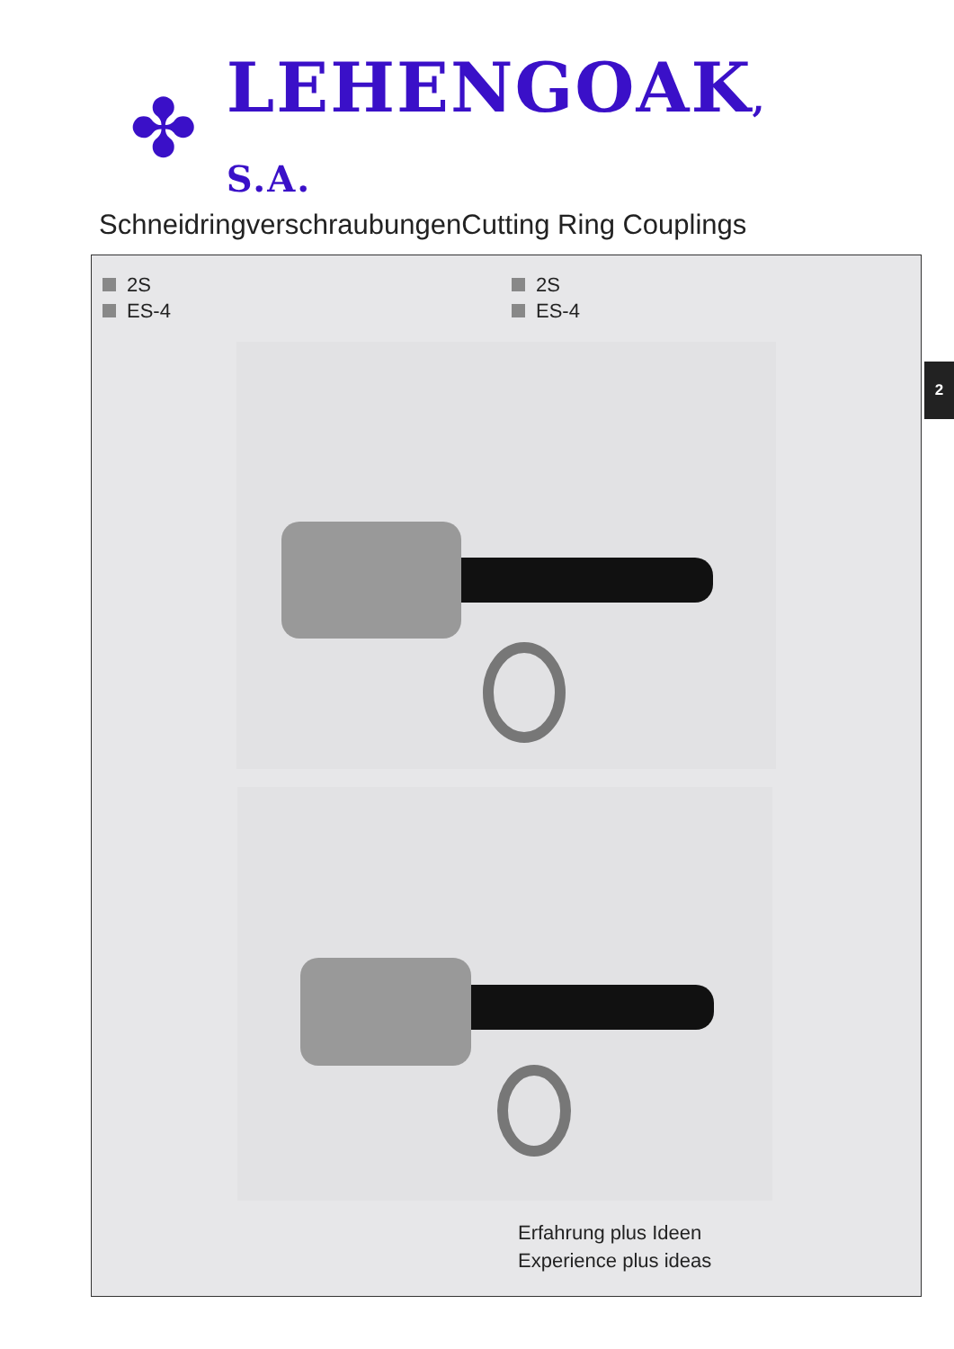✤
LEHENGOAK, S.A.
Schneidringverschraubungen
Cutting Ring Couplings
2
2S
ES-4
2S
ES-4
Erfahrung plus Ideen
Experience plus ideas